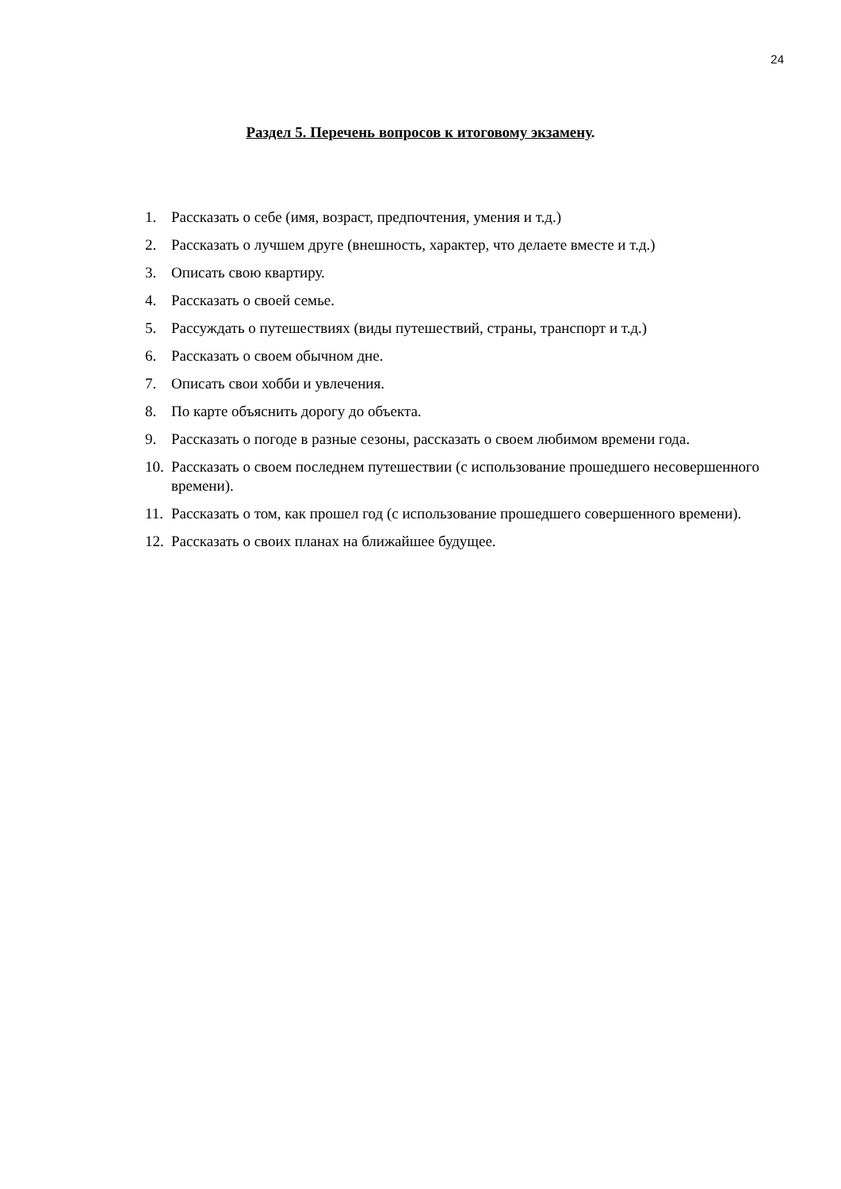24
Раздел 5. Перечень вопросов к итоговому экзамену.
1. Рассказать о себе (имя, возраст, предпочтения, умения и т.д.)
2. Рассказать о лучшем друге (внешность, характер, что делаете вместе и т.д.)
3. Описать свою квартиру.
4. Рассказать о своей семье.
5. Рассуждать о путешествиях (виды путешествий, страны, транспорт и т.д.)
6. Рассказать о своем обычном дне.
7. Описать свои хобби и увлечения.
8. По карте объяснить дорогу до объекта.
9. Рассказать о погоде в разные сезоны, рассказать о своем любимом времени года.
10. Рассказать о своем последнем путешествии (с использование прошедшего несовершенного времени).
11. Рассказать о том, как прошел год (с использование прошедшего совершенного времени).
12. Рассказать о своих планах на ближайшее будущее.